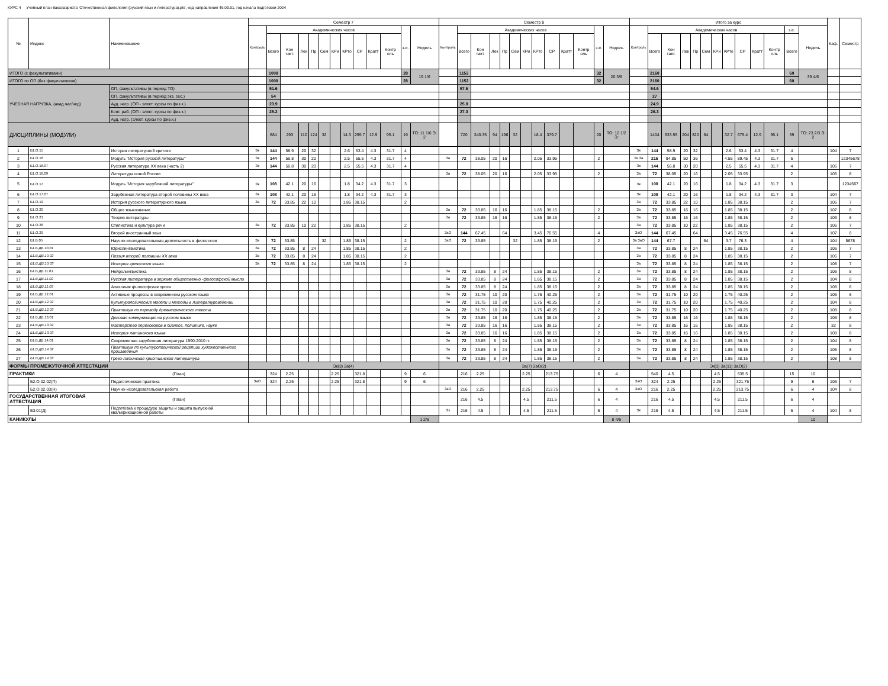КУРС 4 Учебный план бакалавриата 'Отечественная филология (русский язык и литература).plx', код направления 45.03.01, год начала подготовки 2024
| № | Индекс | Наименование | Семестр 7 | | | | | | | | | | | | | Семестр 8 | | | | | | | | | | | | | Итого за курс | | | | | | | | | | | | | Каф. | Семестр |
| --- | --- | --- | --- | --- | --- | --- | --- | --- | --- | --- | --- | --- | --- | --- | --- | --- | --- | --- | --- | --- | --- | --- | --- | --- | --- | --- | --- | --- | --- | --- | --- | --- | --- | --- | --- | --- | --- | --- | --- | --- | --- | --- | --- |
| | | | Контроль | Академических часов | | | | | | | | | | з.е. | Недель | Контроль | Академических часов | | | | | | | | | | з.е. | Недель | Контроль | Академических часов | | | | | | | | | | з.е. | Недель | | |
| | | | | Всего | Кон такт. | Лек | Пр | Сем | КРи | КРто | СР | Кратт | Контр оль | | | | Всего | Кон такт. | Лек | Пр | Сем | КРи | КРто | СР | Кратт | Контр оль | | | | Всего | Кон такт. | Лек | Пр | Сем | КРи | КРто | СР | Кратт | Контр оль | Всего | | | |
| ИТОГО (с факультативами) | | | | 1008 | | | | | | | | | | 28 | 19 1/6 | | 1152 | | | | | | | | | | 32 | 20 3/6 | | 2160 | | | | | | | | | | 60 | 39 4/6 | | |
| ИТОГО по ОП (без факультативов) | | | | 1008 | | | | | | | | | | 28 | | | 1152 | | | | | | | | | | 32 | | | 2160 | | | | | | | | | | 60 | | | |
| УЧЕБНАЯ НАГРУЗКА, (акад.час/нед) | | ОП, факультативы (в период ТО) | | 51.6 | | | | | | | | | | | | | 57.6 | | | | | | | | | | | | | 54.6 | | | | | | | | | | | | | |
| | | ОП, факультативы (в период экз. сес.) | | 54 | | | | | | | | | | | | | | | | | | | | | | | | | | 27 | | | | | | | | | | | | | |
| | | Ауд. нагр. (ОП - элект. курсы по физ.к.) | | 23.9 | | | | | | | | | | | | | 25.8 | | | | | | | | | | | | | 24.9 | | | | | | | | | | | | | |
| | | Конт. раб. (ОП - элект. курсы по физ.к.) | | 25.2 | | | | | | | | | | | | | 27.3 | | | | | | | | | | | | | 26.3 | | | | | | | | | | | | | |
| | | Ауд. нагр. (элект. курсы по физ.к.) | | | | | | | | | | | | | | | | | | | | | | | | | | | | | | | | | | | | | | | | | |
| ДИСЦИПЛИНЫ (МОДУЛИ) | | | | 684 | 293 | 110 | 124 | 32 | | 14.3 | 295.7 | 12.9 | 95.1 | 19 | ТО: 11 1/6 Э: 2 | | 720 | 340.35 | 94 | 196 | 32 | | 18.4 | 379.7 | | | 20 | ТО: 12 1/2 Э: | | 1404 | 633.55 | 204 | 320 | 64 | | 32.7 | 675.4 | 12.9 | 95.1 | 39 | ТО: 23 2/3 Э: 2 | | |
| 1 | Б1.О.15 | История литературной критики | Эк | 144 | 58.9 | 20 | 32 | | | 2.6 | 53.4 | 4.3 | 31.7 | 4 | | | | | | | | | | | | | | | Эк | 144 | 58.9 | 20 | 32 | | | 2.6 | 53.4 | 4.3 | 31.7 | 4 | | 104 | 7 |
| 2 | Б1.О.16 | Модуль "История русской литературы" | Эк | 144 | 56.8 | 30 | 20 | | | 2.5 | 55.5 | 4.3 | 31.7 | 4 | | За | 72 | 38.05 | 20 | 16 | | | 2.05 | 33.95 | | | 2 | | Эк За | 216 | 94.85 | 50 | 36 | | | 4.55 | 89.45 | 4.3 | 31.7 | 6 | | | 12345678 |
| 3 | Б1.О.16.07 | Русская литература ХХ века (часть 2) | Эк | 144 | 56.8 | 30 | 20 | | | 2.5 | 55.5 | 4.3 | 31.7 | 4 | | | | | | | | | | | | | | | Эк | 144 | 56.8 | 30 | 20 | | | 2.5 | 55.5 | 4.3 | 31.7 | 4 | | 105 | 7 |
| 4 | Б1.О.16.09 | Литература новой России | | | | | | | | | | | | | | За | 72 | 38.05 | 20 | 16 | | | 2.05 | 33.95 | | | 2 | | За | 72 | 38.05 | 20 | 16 | | | 2.05 | 33.95 | | | 2 | | 105 | 8 |
| 5 | Б1.О.17 | Модуль "История зарубежной литературы" | Эк | 108 | 42.1 | 20 | 16 | | | 1.8 | 34.2 | 4.3 | 31.7 | 3 | | | | | | | | | | | | | | | Эк | 108 | 42.1 | 20 | 16 | | | 1.8 | 34.2 | 4.3 | 31.7 | 3 | | | 1234567 |
| 6 | Б1.О.17.07 | Зарубежная литература второй половины ХХ века | Эк | 108 | 42.1 | 20 | 16 | | | 1.8 | 34.2 | 4.3 | 31.7 | 3 | | | | | | | | | | | | | | | Эк | 108 | 42.1 | 20 | 16 | | | 1.8 | 34.2 | 4.3 | 31.7 | 3 | | 104 | 7 |
| 7 | Б1.О.19 | История русского литературного языка | За | 72 | 33.85 | 22 | 10 | | | 1.85 | 38.15 | | | 2 | | | | | | | | | | | | | | | За | 72 | 33.85 | 22 | 10 | | | 1.85 | 38.15 | | | 2 | | 106 | 7 |
| 8 | Б1.О.20 | Общее языкознание | | | | | | | | | | | | | | За | 72 | 33.85 | 16 | 16 | | | 1.85 | 38.15 | | | 2 | | За | 72 | 33.85 | 16 | 16 | | | 1.85 | 38.15 | | | 2 | | 107 | 8 |
| 9 | Б1.О.21 | Теория литературы | | | | | | | | | | | | | | За | 72 | 33.85 | 16 | 16 | | | 1.85 | 38.15 | | | 2 | | За | 72 | 33.85 | 16 | 16 | | | 1.85 | 38.15 | | | 2 | | 109 | 8 |
| 10 | Б1.О.28 | Стилистика и культура речи | За | 72 | 33.85 | 10 | 22 | | | 1.85 | 38.15 | | | 2 | | | | | | | | | | | | | | | За | 72 | 33.85 | 10 | 22 | | | 1.85 | 38.15 | | | 2 | | 106 | 7 |
| 11 | Б1.О.29 | Второй иностранный язык | | | | | | | | | | | | | | ЗаО | 144 | 67.45 | | 64 | | | 3.45 | 76.55 | | | 4 | | ЗаО | 144 | 67.45 | | 64 | | | 3.45 | 76.55 | | | 4 | | 107 | 8 |
| 12 | Б1.В.05 | Научно-исследовательская деятельность в филологии | За | 72 | 33.85 | | | 32 | | 1.85 | 38.15 | | | 2 | | ЗаО | 72 | 33.85 | | | 32 | | 1.85 | 38.15 | | | 2 | | За ЗаО | 144 | 67.7 | | | 64 | | 3.7 | 76.3 | | | 4 | | 104 | 5678 |
| 13 | Б1.В.ДВ.10.01 | Юрислингвистика | За | 72 | 33.85 | 8 | 24 | | | 1.85 | 38.15 | | | 2 | | | | | | | | | | | | | | | За | 72 | 33.85 | 8 | 24 | | | 1.85 | 38.15 | | | 2 | | 106 | 7 |
| 14 | Б1.В.ДВ.10.02 | Поэзия второй половины ХХ века | За | 72 | 33.85 | 8 | 24 | | | 1.85 | 38.15 | | | 2 | | | | | | | | | | | | | | | За | 72 | 33.85 | 8 | 24 | | | 1.85 | 38.15 | | | 2 | | 105 | 7 |
| 15 | Б1.В.ДВ.10.03 | История греческого языка | За | 72 | 33.85 | 8 | 24 | | | 1.85 | 38.15 | | | 2 | | | | | | | | | | | | | | | За | 72 | 33.85 | 8 | 24 | | | 1.85 | 38.15 | | | 2 | | 108 | 7 |
| 16 | Б1.В.ДВ.11.01 | Нейролингвистика | | | | | | | | | | | | | | За | 72 | 33.85 | 8 | 24 | | | 1.85 | 38.15 | | | 2 | | За | 72 | 33.85 | 8 | 24 | | | 1.85 | 38.15 | | | 2 | | 106 | 8 |
| 17 | Б1.В.ДВ.11.02 | Русская литература в зеркале общественно -философской мысли | | | | | | | | | | | | | | За | 72 | 33.85 | 8 | 24 | | | 1.85 | 38.15 | | | 2 | | За | 72 | 33.85 | 8 | 24 | | | 1.85 | 38.15 | | | 2 | | 104 | 8 |
| 18 | Б1.В.ДВ.11.03 | Античная философская проза | | | | | | | | | | | | | | За | 72 | 33.85 | 8 | 24 | | | 1.85 | 38.15 | | | 2 | | За | 72 | 33.85 | 8 | 24 | | | 1.85 | 38.15 | | | 2 | | 108 | 8 |
| 19 | Б1.В.ДВ.12.01 | Активные процессы в современном русском языке | | | | | | | | | | | | | | За | 72 | 31.75 | 10 | 20 | | | 1.75 | 40.25 | | | 2 | | За | 72 | 31.75 | 10 | 20 | | | 1.75 | 40.25 | | | 2 | | 106 | 8 |
| 20 | Б1.В.ДВ.12.02 | Культурологические модели и методы в литературоведении | | | | | | | | | | | | | | За | 72 | 31.75 | 10 | 20 | | | 1.75 | 40.25 | | | 2 | | За | 72 | 31.75 | 10 | 20 | | | 1.75 | 40.25 | | | 2 | | 104 | 8 |
| 21 | Б1.В.ДВ.12.03 | Практикум по переводу древнегреческого текста | | | | | | | | | | | | | | За | 72 | 31.75 | 10 | 20 | | | 1.75 | 40.25 | | | 2 | | За | 72 | 31.75 | 10 | 20 | | | 1.75 | 40.25 | | | 2 | | 108 | 8 |
| 22 | Б1.В.ДВ.13.01 | Деловая коммуникация на русском языке | | | | | | | | | | | | | | За | 72 | 33.85 | 16 | 16 | | | 1.85 | 38.15 | | | 2 | | За | 72 | 33.85 | 16 | 16 | | | 1.85 | 38.15 | | | 2 | | 106 | 8 |
| 23 | Б1.В.ДВ.13.02 | Мастерство переговоров в бизнесе, политике, науке | | | | | | | | | | | | | | За | 72 | 33.85 | 16 | 16 | | | 1.85 | 38.15 | | | 2 | | За | 72 | 33.85 | 16 | 16 | | | 1.85 | 38.15 | | | 2 | | 32 | 8 |
| 24 | Б1.В.ДВ.13.03 | История латинского языка | | | | | | | | | | | | | | За | 72 | 33.85 | 16 | 16 | | | 1.85 | 38.15 | | | 2 | | За | 72 | 33.85 | 16 | 16 | | | 1.85 | 38.15 | | | 2 | | 108 | 8 |
| 25 | Б1.В.ДВ.14.01 | Современная зарубежная литература 1990-2010 гг. | | | | | | | | | | | | | | За | 72 | 33.85 | 8 | 24 | | | 1.85 | 38.15 | | | 2 | | За | 72 | 33.85 | 8 | 24 | | | 1.85 | 38.15 | | | 2 | | 104 | 8 |
| 26 | Б1.В.ДВ.14.02 | Практикум по культурологической рецепции художественного произведения | | | | | | | | | | | | | | За | 72 | 33.85 | 8 | 24 | | | 1.85 | 38.15 | | | 2 | | За | 72 | 33.85 | 8 | 24 | | | 1.85 | 38.15 | | | 2 | | 105 | 8 |
| 27 | Б1.В.ДВ.14.03 | Греко-латинская христианская литература | | | | | | | | | | | | | | За | 72 | 33.85 | 8 | 24 | | | 1.85 | 38.15 | | | 2 | | За | 72 | 33.85 | 8 | 24 | | | 1.85 | 38.15 | | | 2 | | 108 | 8 |
| ФОРМЫ ПРОМЕЖУТОЧНОЙ АТТЕСТАЦИИ | | | Эк(3) За(4) | | | | | | | | | | | | | За(7) ЗаО(2) | | | | | | | | | | | | | Эк(3) За(11) ЗаО(2) | | | | | | | | | | | | | | |
| ПРАКТИКИ | | (План) | | 324 | 2.25 | | | | 2.25 | | 321.8 | | | 9 | 6 | | 216 | 2.25 | | | | 2.25 | | 213.75 | | | 6 | 4 | | 540 | 4.5 | | | | 4.5 | | 535.5 | | | 15 | 10 | | |
| | Б2.О.02.02(П) | Педагогическая практика | ЗаО | 324 | 2.25 | | | | 2.25 | | 321.8 | | | 9 | 6 | | | | | | | | | | | | | | ЗаО | 324 | 2.25 | | | | 2.25 | | 321.75 | | | 9 | 6 | 106 | 7 |
| | Б2.О.02.03(Н) | Научно-исследовательская работа | | | | | | | | | | | | | | ЗаО | 216 | 2.25 | | | | 2.25 | | 213.75 | | | 6 | 4 | ЗаО | 216 | 2.25 | | | | 2.25 | | 213.75 | | | 6 | 4 | 104 | 8 |
| ГОСУДАРСТВЕННАЯ ИТОГОВАЯ АТТЕСТАЦИЯ | | (План) | | | | | | | | | | | | | | | 216 | 4.5 | | | | 4.5 | | 211.5 | | | 6 | 4 | | 216 | 4.5 | | | | 4.5 | | 211.5 | | | 6 | 4 | | |
| | Б3.01(Д) | Подготовка к процедуре защиты и защита выпускной квалификационной работы | | | | | | | | | | | | | | Эк | 216 | 4.5 | | | | 4.5 | | 211.5 | | | 6 | 4 | Эк | 216 | 4.5 | | | | 4.5 | | 211.5 | | | 6 | 4 | 104 | 8 |
| КАНИКУЛЫ | | | | | | | | | | | | | | | 1 2/6 | | | | | | | | | | | | | 8 4/6 | | | | | | | | | | | | | 10 | | |